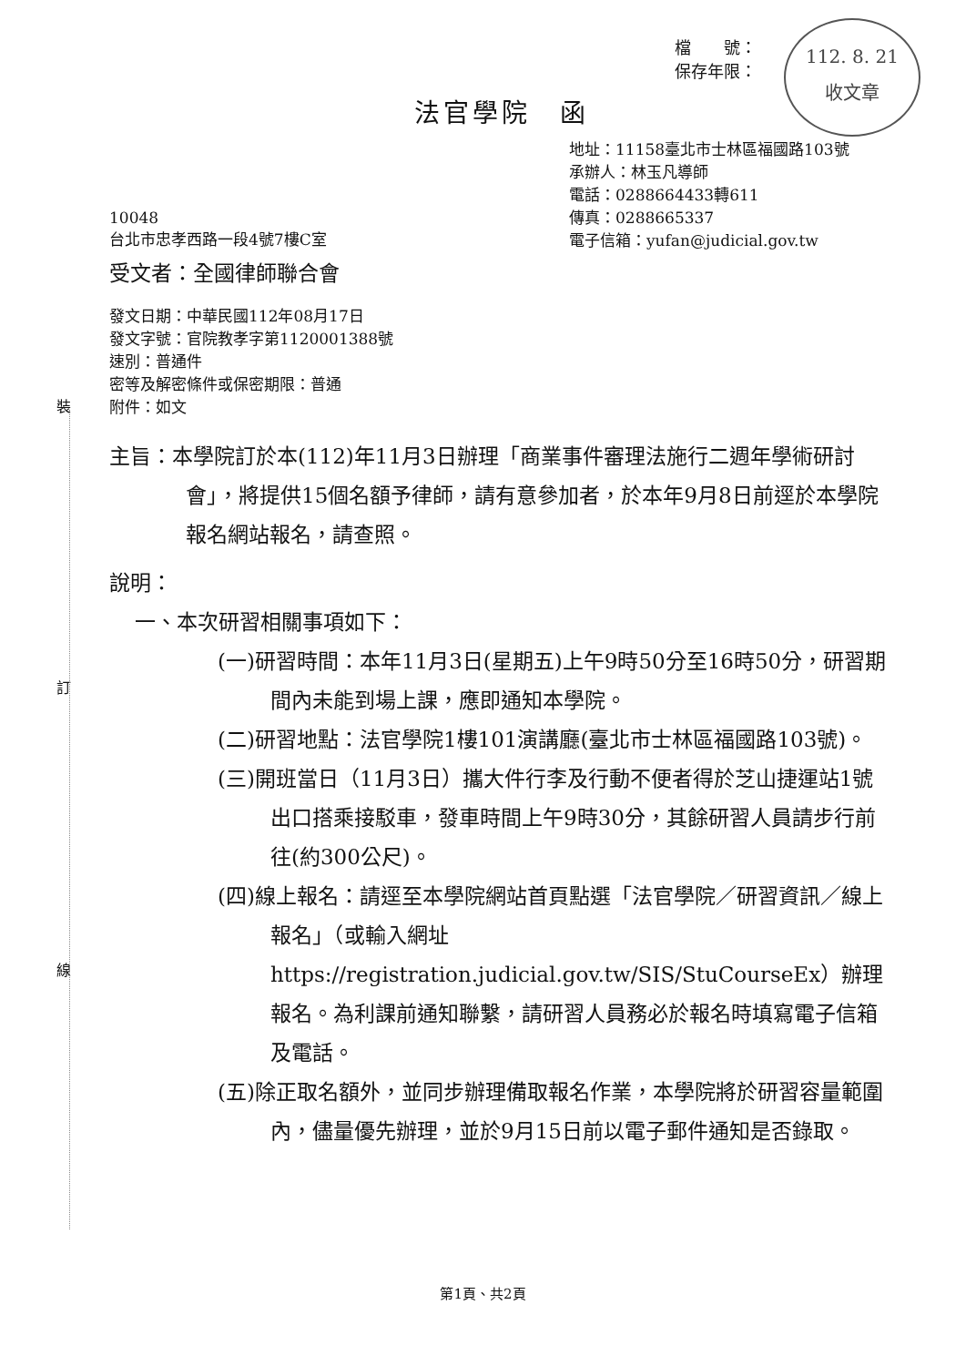112. 8. 21
收文章
檔　　號：
保存年限：
法官學院　函
地址：11158臺北市士林區福國路103號
承辦人：林玉凡導師
電話：0288664433轉611
傳真：0288665337
電子信箱：yufan@judicial.gov.tw
10048
台北市忠孝西路一段4號7樓C室
受文者：全國律師聯合會
發文日期：中華民國112年08月17日
發文字號：官院教孝字第1120001388號
速別：普通件
密等及解密條件或保密期限：普通
附件：如文
主旨：本學院訂於本(112)年11月3日辦理「商業事件審理法施行二週年學術研討會」，將提供15個名額予律師，請有意參加者，於本年9月8日前逕於本學院報名網站報名，請查照。
說明：
一、本次研習相關事項如下：
(一)研習時間：本年11月3日(星期五)上午9時50分至16時50分，研習期間內未能到場上課，應即通知本學院。
(二)研習地點：法官學院1樓101演講廳(臺北市士林區福國路103號)。
(三)開班當日（11月3日）攜大件行李及行動不便者得於芝山捷運站1號出口搭乘接駁車，發車時間上午9時30分，其餘研習人員請步行前往(約300公尺)。
(四)線上報名：請逕至本學院網站首頁點選「法官學院／研習資訊／線上報名」（或輸入網址https://registration.judicial.gov.tw/SIS/StuCourseEx）辦理報名。為利課前通知聯繫，請研習人員務必於報名時填寫電子信箱及電話。
(五)除正取名額外，並同步辦理備取報名作業，本學院將於研習容量範圍內，儘量優先辦理，並於9月15日前以電子郵件通知是否錄取。
裝
訂
線
第1頁、共2頁